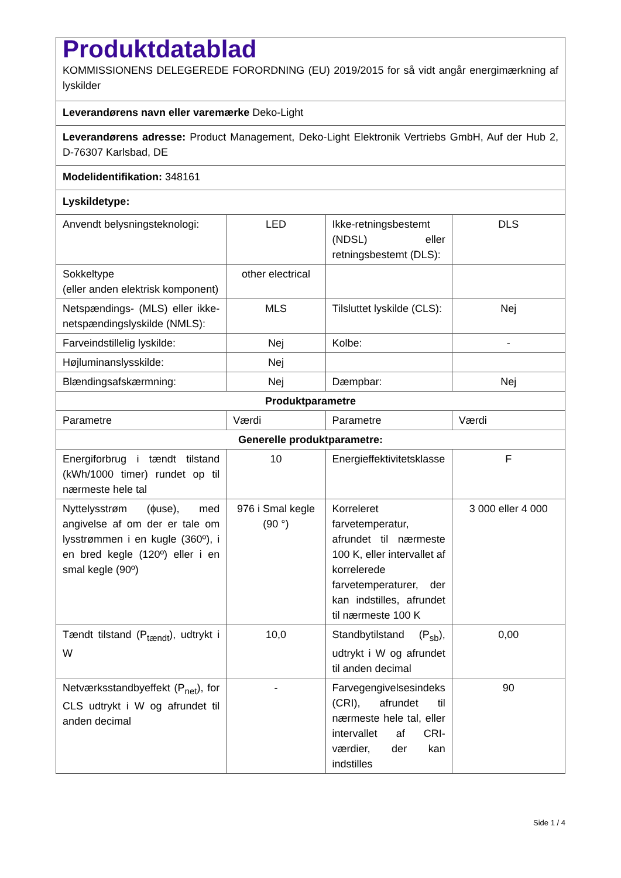| Produktdatablad KOMMISSIONENS DELEGEREDE FORORDNING (EU) 2019/2015 for så vidt angår energimærkning af lyskilder | | | |
| Leverandørens navn eller varemærke Deko-Light | | | |
| Leverandørens adresse: Product Management, Deko-Light Elektronik Vertriebs GmbH, Auf der Hub 2, D-76307 Karlsbad, DE | | | |
| Modelidentifikation: 348161 | | | |
| Lyskildetype: | | | |
| Anvendt belysningsteknologi: | LED | Ikke-retningsbestemt (NDSL) eller retningsbestemt (DLS): | DLS |
| Sokkeltype (eller anden elektrisk komponent) | other electrical | | |
| Netspændings- (MLS) eller ikke-netspændingslyskilde (NMLS): | MLS | Tilsluttet lyskilde (CLS): | Nej |
| Farveindstillelig lyskilde: | Nej | Kolbe: | - |
| Højluminanslysskilde: | Nej | | |
| Blændingsafskærmning: | Nej | Dæmpbar: | Nej |
| Produktparametre | | | |
| Parametre | Værdi | Parametre | Værdi |
| Generelle produktparametre: | | | |
| Energiforbrug i tændt tilstand (kWh/1000 timer) rundet op til nærmeste hele tal | 10 | Energieffektivitetsklasse | F |
| Nyttelysstrøm (ɸuse), med angivelse af om der er tale om lysstrømmen i en kugle (360º), i en bred kegle (120º) eller i en smal kegle (90º) | 976 i Smal kegle (90 °) | Korreleret farvetemperatur, afrundet til nærmeste 100 K, eller intervallet af korrelerede farvetemperaturer, der kan indstilles, afrundet til nærmeste 100 K | 3 000 eller 4 000 |
| Tændt tilstand (P<sub>tændt</sub>), udtrykt i W | 10,0 | Standbytilstand (P<sub>sb</sub>), udtrykt i W og afrundet til anden decimal | 0,00 |
| Netværksstandbyeffekt (P<sub>net</sub>), for CLS udtrykt i W og afrundet til anden decimal | - | Farvegengivelsesindeks (CRI), afrundet til nærmeste hele tal, eller intervallet af CRI-værdier, der kan indstilles | 90 |
Side 1 / 4